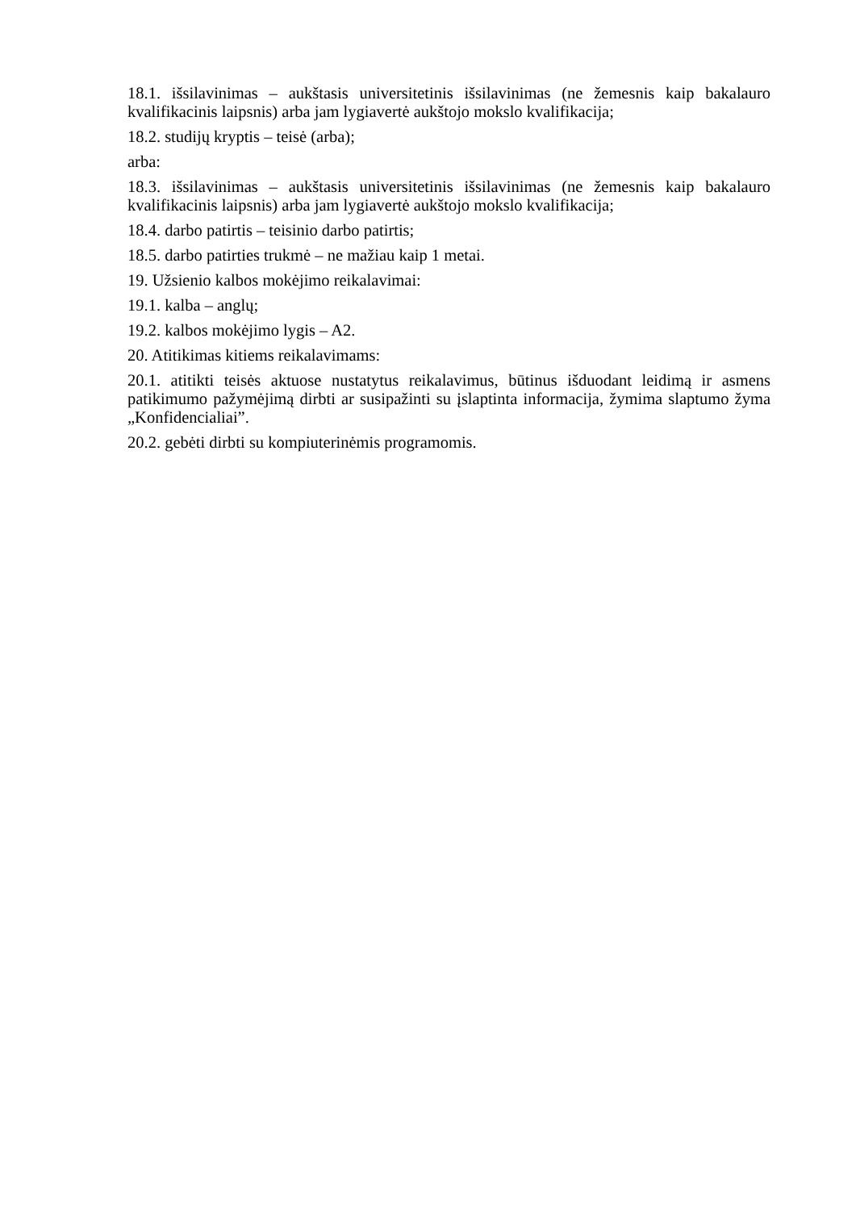18.1. išsilavinimas – aukštasis universitetinis išsilavinimas (ne žemesnis kaip bakalauro kvalifikacinis laipsnis) arba jam lygiavertė aukštojo mokslo kvalifikacija;
18.2. studijų kryptis – teisė (arba);
arba:
18.3. išsilavinimas – aukštasis universitetinis išsilavinimas (ne žemesnis kaip bakalauro kvalifikacinis laipsnis) arba jam lygiavertė aukštojo mokslo kvalifikacija;
18.4. darbo patirtis – teisinio darbo patirtis;
18.5. darbo patirties trukmė – ne mažiau kaip 1 metai.
19. Užsienio kalbos mokėjimo reikalavimai:
19.1. kalba – anglų;
19.2. kalbos mokėjimo lygis – A2.
20. Atitikimas kitiems reikalavimams:
20.1. atitikti teisės aktuose nustatytus reikalavimus, būtinus išduodant leidimą ir asmens patikimumo pažymėjimą dirbti ar susipažinti su įslaptinta informacija, žymima slaptumo žyma „Konfidencialiai”.
20.2. gebėti dirbti su kompiuterinėmis programomis.